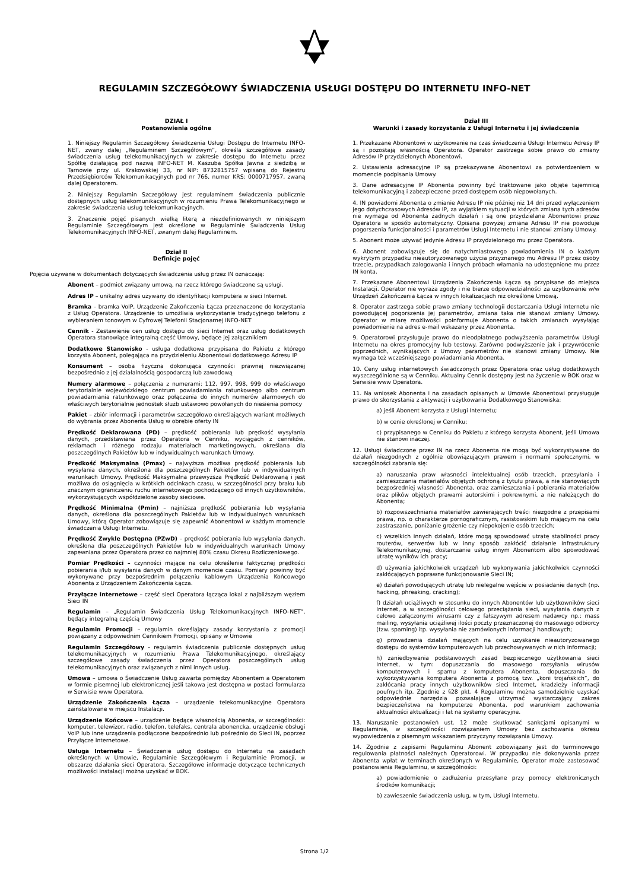REGULAMIN SZCZEGÓŁOWY ŚWIADCZENIA USŁUGI DOSTĘPU DO INTERNETU INFO-NET
DZIAŁ I
Postanowienia ogólne
1. Niniejszy Regulamin Szczegółowy świadczenia Usługi Dostępu do Internetu INFO-NET, zwany dalej „Regulaminem Szczegółowym”, określa szczegółowe zasady świadczenia usług telekomunikacyjnych w zakresie dostępu do Internetu przez Spółkę działającą pod nazwą INFO-NET M. Kaszuba Spółka Jawna z siedzibą w Tarnowie przy ul. Krakowskiej 33, nr NIP: 8732815757 wpisaną do Rejestru Przedsiębiorców Telekomunikacyjnych pod nr 766, numer KRS: 0000717957, zwaną dalej Operatorem.
2. Niniejszy Regulamin Szczegółowy jest regulaminem świadczenia publicznie dostępnych usług telekomunikacyjnych w rozumieniu Prawa Telekomunikacyjnego w zakresie świadczenia usług telekomunikacyjnych.
3. Znaczenie pojęć pisanych wielką literą a niezdefiniowanych w niniejszym Regulaminie Szczegółowym jest określone w Regulaminie Świadczenia Usług Telekomunikacyjnych INFO-NET, zwanym dalej Regulaminem.
Dział II
Definicje pojęć
Pojęcia używane w dokumentach dotyczących świadczenia usług przez IN oznaczają:
Abonent – podmiot związany umową, na rzecz którego świadczone są usługi.
Adres IP – unikalny adres używany do identyfikacji komputera w sieci Internet.
Bramka – bramka VoIP, Urządzenie Zakończenia Łącza przeznaczone do korzystania z Usług Operatora. Urządzenie to umożliwia wykorzystanie tradycyjnego telefonu z wybieraniem tonowym w Cyfrowej Telefonii Stacjonarnej INFO-NET
Cennik - Zestawienie cen usług dostępu do sieci Internet oraz usług dodatkowych Operatora stanowiące integralną część Umowy, będące jej załącznikiem
Dodatkowe Stanowisko - usługa dodatkowa przypisana do Pakietu z którego korzysta Abonent, polegająca na przydzieleniu Abonentowi dodatkowego Adresu IP
Konsument – osoba fizyczna dokonująca czynności prawnej niezwiązanej bezpośrednio z jej działalnością gospodarczą lub zawodową
Numery alarmowe – połączenia z numerami: 112, 997, 998, 999 do właściwego terytorialnie wojewódzkiego centrum powiadamiania ratunkowego albo centrum powiadamiania ratunkowego oraz połączenia do innych numerów alarmowych do właściwych terytorialnie jednostek służb ustawowo powołanych do niesienia pomocy
Pakiet – zbiór informacji i parametrów szczegółowo określających wariant możliwych do wybrania przez Abonenta Usług w obrębie oferty IN
Prędkość Deklarowana (PD) – prędkość pobierania lub prędkość wysyłania danych, przedstawiana przez Operatora w Cenniku, wyciągach z cenników, reklamach i różnego rodzaju materiałach marketingowych, określana dla poszczególnych Pakietów lub w indywidualnych warunkach Umowy.
Prędkość Maksymalna (Pmax) – najwyższa możliwa prędkość pobierania lub wysyłania danych, określona dla poszczególnych Pakietów lub w indywidualnych warunkach Umowy. Prędkość Maksymalna przewyższa Prędkość Deklarowaną i jest możliwa do osiągnięcia w krótkich odcinkach czasu, w szczególności przy braku lub znacznym ograniczeniu ruchu internetowego pochodzącego od innych użytkowników, wykorzystujących współdzielone zasoby sieciowe.
Prędkość Minimalna (Pmin) – najniższa prędkość pobierania lub wysyłania danych, określona dla poszczególnych Pakietów lub w indywidualnych warunkach Umowy, którą Operator zobowiązuje się zapewnić Abonentowi w każdym momencie świadczenia Usługi Internetu.
Prędkość Zwykle Dostępna (PZwD) – prędkość pobierania lub wysyłania danych, określona dla poszczególnych Pakietów lub w indywidualnych warunkach Umowy zapewniana przez Operatora przez co najmniej 80% czasu Okresu Rozliczeniowego.
Pomiar Prędkości – czynności mające na celu określenie faktycznej prędkości pobierania i/lub wysyłania danych w danym momencie czasu. Pomiary powinny być wykonywane przy bezpośrednim połączeniu kablowym Urządzenia Końcowego Abonenta z Urządzeniem Zakończenia Łącza.
Przyłącze Internetowe – część sieci Operatora łącząca lokal z najbliższym węzłem Sieci IN
Regulamin – „Regulamin Świadczenia Usług Telekomunikacyjnych INFO–NET”, będący integralną częścią Umowy
Regulamin Promocji – regulamin określający zasady korzystania z promocji powiązany z odpowiednim Cennikiem Promocji, opisany w Umowie
Regulamin Szczegółowy - regulamin świadczenia publicznie dostępnych usług telekomunikacyjnych w rozumieniu Prawa Telekomunikacyjnego, określający szczegółowe zasady świadczenia przez Operatora poszczególnych usług telekomunikacyjnych oraz związanych z nimi innych usług.
Umowa – umowa o Świadczenie Usług zawarta pomiędzy Abonentem a Operatorem w formie pisemnej lub elektronicznej jeśli takowa jest dostępna w postaci formularza w Serwisie www Operatora.
Urządzenie Zakończenia Łącza – urządzenie telekomunikacyjne Operatora zainstalowane w miejscu Instalacji.
Urządzenie Końcowe – urządzenie będące własnością Abonenta, w szczególności: komputer, telewizor, radio, telefon, telefaks, centrala abonencka, urządzenie obsługi VoIP lub inne urządzenia podłączone bezpośrednio lub pośrednio do Sieci IN, poprzez Przyłącze Internetowe.
Usługa Internetu – Świadczenie usług dostępu do Internetu na zasadach określonych w Umowie, Regulaminie Szczegółowym i Regulaminie Promocji, w obszarze działania sieci Operatora. Szczegółowe informacje dotyczące technicznych możliwości instalacji można uzyskać w BOK.
Dział III
Warunki i zasady korzystania z Usługi Internetu i jej świadczenia
1. Przekazane Abonentowi w użytkowanie na czas świadczenia Usługi Internetu Adresy IP są i pozostają własnością Operatora. Operator zastrzega sobie prawo do zmiany Adresów IP przydzielonych Abonentowi.
2. Ustawienia adresacyjne IP są przekazywane Abonentowi za potwierdzeniem w momencie podpisania Umowy.
3. Dane adresacyjne IP Abonenta powinny być traktowane jako objęte tajemnicą telekomunikacyjną i zabezpieczone przed dostępem osób niepowołanych.
4. IN powiadomi Abonenta o zmianie Adresu IP nie później niż 14 dni przed wyłączeniem jego dotychczasowych Adresów IP, za wyjątkiem sytuacji w których zmiana tych adresów nie wymaga od Abonenta żadnych działań i są one przydzielane Abonentowi przez Operatora w sposób automatyczny. Opisana powyżej zmiana Adresu IP nie powoduje pogorszenia funkcjonalności i parametrów Usługi Internetu i nie stanowi zmiany Umowy.
5. Abonent może używać jedynie Adresu IP przydzielonego mu przez Operatora.
6. Abonent zobowiązuje się do natychmiastowego powiadomienia IN o każdym wykrytym przypadku nieautoryzowanego użycia przyznanego mu Adresu IP przez osoby trzecie, przypadkach zalogowania i innych próbach włamania na udostępnione mu przez IN konta.
7. Przekazane Abonentowi Urządzenia Zakończenia Łącza są przypisane do miejsca Instalacji. Operator nie wyraża zgody i nie bierze odpowiedzialności za użytkowanie w/w Urządzeń Zakończenia Łącza w innych lokalizacjach niż określone Umową.
8. Operator zastrzega sobie prawo zmiany technologii dostarczania Usługi Internetu nie powodującej pogorszenia jej parametrów, zmiana taka nie stanowi zmiany Umowy. Operator w miarę możliwości poinformuje Abonenta o takich zmianach wysyłając powiadomienie na adres e-mail wskazany przez Abonenta.
9. Operatorowi przysługuje prawo do nieodpłatnego podwyższenia parametrów Usługi Internetu na okres promocyjny lub testowy. Zarówno podwyższenie jak i przywrócenie poprzednich, wynikających z Umowy parametrów nie stanowi zmiany Umowy. Nie wymaga też wcześniejszego powiadamiania Abonenta.
10. Ceny usług internetowych świadczonych przez Operatora oraz usług dodatkowych wyszczególnione są w Cenniku. Aktualny Cennik dostępny jest na życzenie w BOK oraz w Serwisie www Operatora.
11. Na wniosek Abonenta i na zasadach opisanych w Umowie Abonentowi przysługuje prawo do skorzystania z aktywacji i użytkowania Dodatkowego Stanowiska:
a) jeśli Abonent korzysta z Usługi Internetu;
b) w cenie określonej w Cenniku;
c) przypisanego w Cenniku do Pakietu z którego korzysta Abonent, jeśli Umowa nie stanowi inaczej.
12. Usługi świadczone przez IN na rzecz Abonenta nie mogą być wykorzystywane do działań niezgodnych z ogólnie obowiązującym prawem i normami społecznymi, w szczególności zabrania się:
a) naruszania praw własności intelektualnej osób trzecich, przesyłania i zamieszczania materiałów objętych ochroną z tytułu prawa, a nie stanowiących bezpośredniej własności Abonenta, oraz zamieszczania i pobierania materiałów oraz plików objętych prawami autorskimi i pokrewnymi, a nie należących do Abonenta;
b) rozpowszechniania materiałów zawierających treści niezgodne z przepisami prawa, np. o charakterze pornograficznym, rasistowskim lub mającym na celu zastraszanie, poniżanie grożenie czy niepokojenie osób trzecich;
c) wszelkich innych działań, które mogą spowodować utratę stabilności pracy routerów, serwerów lub w inny sposób zakłócić działanie Infrastruktury Telekomunikacyjnej, dostarczanie usług innym Abonentom albo spowodować utratę wyników ich pracy;
d) używania jakichkolwiek urządzeń lub wykonywania jakichkolwiek czynności zakłócających poprawne funkcjonowanie Sieci IN;
e) działań powodujących utratę lub nielegalne wejście w posiadanie danych (np. hacking, phreaking, cracking);
f) działań uciążliwych w stosunku do innych Abonentów lub użytkowników sieci Internet, a w szczególności celowego przeciążania sieci, wysyłania danych z celowo załączonymi wirusami czy z fałszywym adresem nadawcy np.: mass mailing, wysyłania uciążliwej ilości poczty przeznaczonej do masowego odbiorcy (tzw. spaming) itp. wysyłania nie zamówionych informacji handlowych;
g) prowadzenia działań mających na celu uzyskanie nieautoryzowanego dostępu do systemów komputerowych lub przechowywanych w nich informacji;
h) zaniedbywania podstawowych zasad bezpiecznego użytkowania sieci Internet, w tym: dopuszczania do masowego rozsyłania wirusów komputerowych i spamu z komputera Abonenta, dopuszczania do wykorzystywania komputera Abonenta z pomocą tzw. „koni trojańskich”, do zakłócania pracy innych użytkowników sieci Internet, kradzieży informacji poufnych itp. Zgodnie z §28 pkt. 4 Regulaminu można samodzielnie uzyskać odpowiednie narzędzia pozwalające utrzymać wystarczający zakres bezpieczeństwa na komputerze Abonenta, pod warunkiem zachowania aktualności aktualizacji i łat na systemy operacyjne.
13. Naruszanie postanowień ust. 12 może skutkować sankcjami opisanymi w Regulaminie, w szczególności rozwiązaniem Umowy bez zachowania okresu wypowiedzenia z pisemnym wskazaniem przyczyny rozwiązania Umowy.
14. Zgodnie z zapisami Regulaminu Abonent zobowiązany jest do terminowego regulowania płatności należnych Operatorowi. W przypadku nie dokonywania przez Abonenta wpłat w terminach określonych w Regulaminie, Operator może zastosować postanowienia Regulaminu, w szczególności:
a) powiadomienie o zadłużeniu przesyłane przy pomocy elektronicznych środków komunikacji;
b) zawieszenie świadczenia usług, w tym, Usługi Internetu.
Strona 1/2